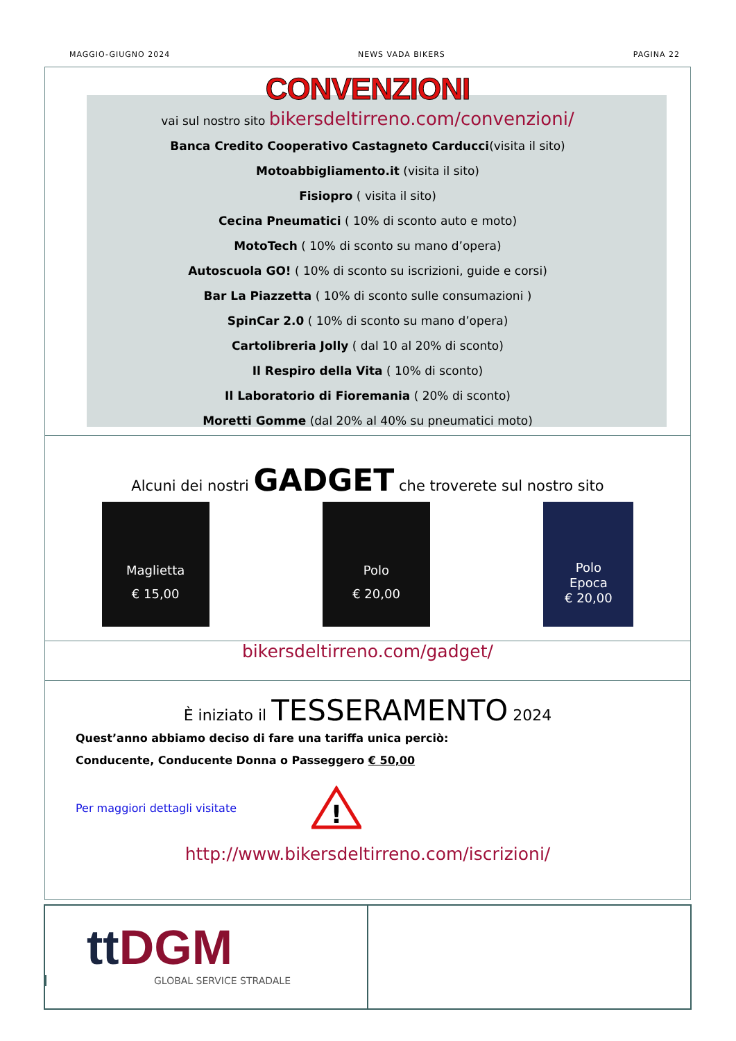MAGGIO-GIUGNO 2024 NEWS VADA BIKERS PAGINA 22
CONVENZIONI
vai sul nostro sito bikersdeltirreno.com/convenzioni/
Banca Credito Cooperativo Castagneto Carducci(visita il sito)
Motoabbigliamento.it (visita il sito)
Fisiopro ( visita il sito)
Cecina Pneumatici ( 10% di sconto auto e moto)
MotoTech ( 10% di sconto su mano d’opera)
Autoscuola GO! ( 10% di sconto su iscrizioni, guide e corsi)
Bar La Piazzetta ( 10% di sconto sulle consumazioni )
SpinCar 2.0 ( 10% di sconto su mano d’opera)
Cartolibreria Jolly ( dal 10 al 20% di sconto)
Il Respiro della Vita ( 10% di sconto)
Il Laboratorio di Fioremania ( 20% di sconto)
Moretti Gomme (dal 20% al 40% su pneumatici moto)
Alcuni dei nostri GADGET che troverete sul nostro sito
Maglietta
€ 15,00
Polo
€ 20,00
Polo
Epoca
€ 20,00
bikersdeltirreno.com/gadget/
È iniziato il TESSERAMENTO 2024
Quest’anno abbiamo deciso di fare una tariffa unica perciò:
Conducente, Conducente Donna o Passeggero € 50,00
Per maggiori dettagli visitate
!
http://www.bikersdeltirreno.com/iscrizioni/
tt DGM
GLOBAL SERVICE STRADALE